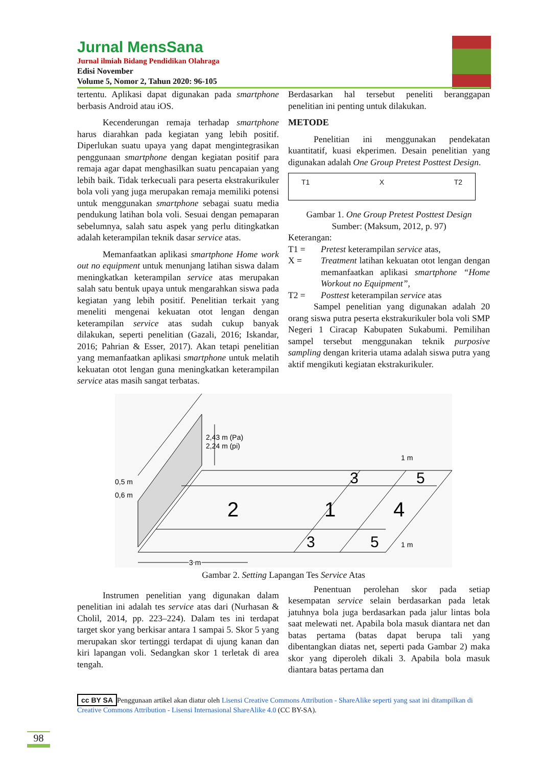Jurnal MensSana
Jurnal ilmiah Bidang Pendidikan Olahraga
Edisi November
Volume 5, Nomor 2, Tahun 2020: 96-105
tertentu. Aplikasi dapat digunakan pada smartphone berbasis Android atau iOS.
Kecenderungan remaja terhadap smartphone harus diarahkan pada kegiatan yang lebih positif. Diperlukan suatu upaya yang dapat mengintegrasikan penggunaan smartphone dengan kegiatan positif para remaja agar dapat menghasilkan suatu pencapaian yang lebih baik. Tidak terkecuali para peserta ekstrakurikuler bola voli yang juga merupakan remaja memiliki potensi untuk menggunakan smartphone sebagai suatu media pendukung latihan bola voli. Sesuai dengan pemaparan sebelumnya, salah satu aspek yang perlu ditingkatkan adalah keterampilan teknik dasar service atas.
Memanfaatkan aplikasi smartphone Home work out no equipment untuk menunjang latihan siswa dalam meningkatkan keterampilan service atas merupakan salah satu bentuk upaya untuk mengarahkan siswa pada kegiatan yang lebih positif. Penelitian terkait yang meneliti mengenai kekuatan otot lengan dengan keterampilan service atas sudah cukup banyak dilakukan, seperti penelitian (Gazali, 2016; Iskandar, 2016; Pahrian & Esser, 2017). Akan tetapi penelitian yang memanfaatkan aplikasi smartphone untuk melatih kekuatan otot lengan guna meningkatkan keterampilan service atas masih sangat terbatas.
Berdasarkan hal tersebut peneliti beranggapan penelitian ini penting untuk dilakukan.
METODE
Penelitian ini menggunakan pendekatan kuantitatif, kuasi ekperimen. Desain penelitian yang digunakan adalah One Group Pretest Posttest Design.
T1 X T2
Gambar 1. One Group Pretest Posttest Design
Sumber: (Maksum, 2012, p. 97)
Keterangan:
T1 = Pretest keterampilan service atas,
X = Treatment latihan kekuatan otot lengan dengan memanfaatkan aplikasi smartphone “Home Workout no Equipment”,
T2 = Posttest keterampilan service atas
Sampel penelitian yang digunakan adalah 20 orang siswa putra peserta ekstrakurikuler bola voli SMP Negeri 1 Ciracap Kabupaten Sukabumi. Pemilihan sampel tersebut menggunakan teknik purposive sampling dengan kriteria utama adalah siswa putra yang aktif mengikuti kegiatan ekstrakurikuler.
2,43 m (Pa)
2,24 m (pi)
0,5 m
0,6 m
1 m
3
5
2
1
4
3
5
1 m
3 m
Gambar 2. Setting Lapangan Tes Service Atas
Instrumen penelitian yang digunakan dalam penelitian ini adalah tes service atas dari (Nurhasan & Cholil, 2014, pp. 223–224). Dalam tes ini terdapat target skor yang berkisar antara 1 sampai 5. Skor 5 yang merupakan skor tertinggi terdapat di ujung kanan dan kiri lapangan voli. Sedangkan skor 1 terletak di area tengah.
Penentuan perolehan skor pada setiap kesempatan service selain berdasarkan pada letak jatuhnya bola juga berdasarkan pada jalur lintas bola saat melewati net. Apabila bola masuk diantara net dan batas pertama (batas dapat berupa tali yang dibentangkan diatas net, seperti pada Gambar 2) maka skor yang diperoleh dikali 3. Apabila bola masuk diantara batas pertama dan
cc BY SA Penggunaan artikel akan diatur oleh Lisensi Creative Commons Attribution - ShareAlike seperti yang saat ini ditampilkan di Creative Commons Attribution - Lisensi Internasional ShareAlike 4.0 (CC BY-SA).
98